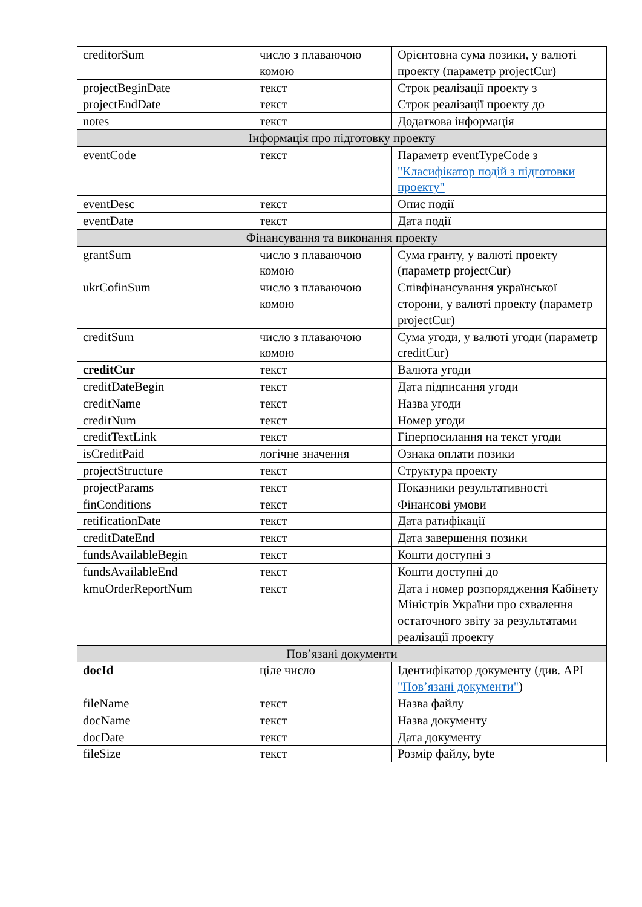| creditorSum | число з плаваючою комою | Орієнтовна сума позики, у валюті проекту (параметр projectCur) |
| projectBeginDate | текст | Строк реалізації проекту з |
| projectEndDate | текст | Строк реалізації проекту до |
| notes | текст | Додаткова інформація |
| Інформація про підготовку проекту | | |
| eventCode | текст | Параметр eventTypeCode з "Класифікатор подій з підготовки проекту" |
| eventDesc | текст | Опис події |
| eventDate | текст | Дата події |
| Фінансування та виконання проекту | | |
| grantSum | число з плаваючою комою | Сума гранту, у валюті проекту (параметр projectCur) |
| ukrCofinSum | число з плаваючою комою | Співфінансування української сторони, у валюті проекту (параметр projectCur) |
| creditSum | число з плаваючою комою | Сума угоди, у валюті угоди (параметр creditCur) |
| creditCur | текст | Валюта угоди |
| creditDateBegin | текст | Дата підписання угоди |
| creditName | текст | Назва угоди |
| creditNum | текст | Номер угоди |
| creditTextLink | текст | Гіперпосилання на текст угоди |
| isCreditPaid | логічне значення | Ознака оплати позики |
| projectStructure | текст | Структура проекту |
| projectParams | текст | Показники результативності |
| finConditions | текст | Фінансові умови |
| retificationDate | текст | Дата ратифікації |
| creditDateEnd | текст | Дата завершення позики |
| fundsAvailableBegin | текст | Кошти доступні з |
| fundsAvailableEnd | текст | Кошти доступні до |
| kmuOrderReportNum | текст | Дата і номер розпорядження Кабінету Міністрів України про схвалення остаточного звіту за результатами реалізації проекту |
| Пов’язані документи | | |
| docId | ціле число | Ідентифікатор документу (див. API "Пов’язані документи" ) |
| fileName | текст | Назва файлу |
| docName | текст | Назва документу |
| docDate | текст | Дата документу |
| fileSize | текст | Розмір файлу, byte |